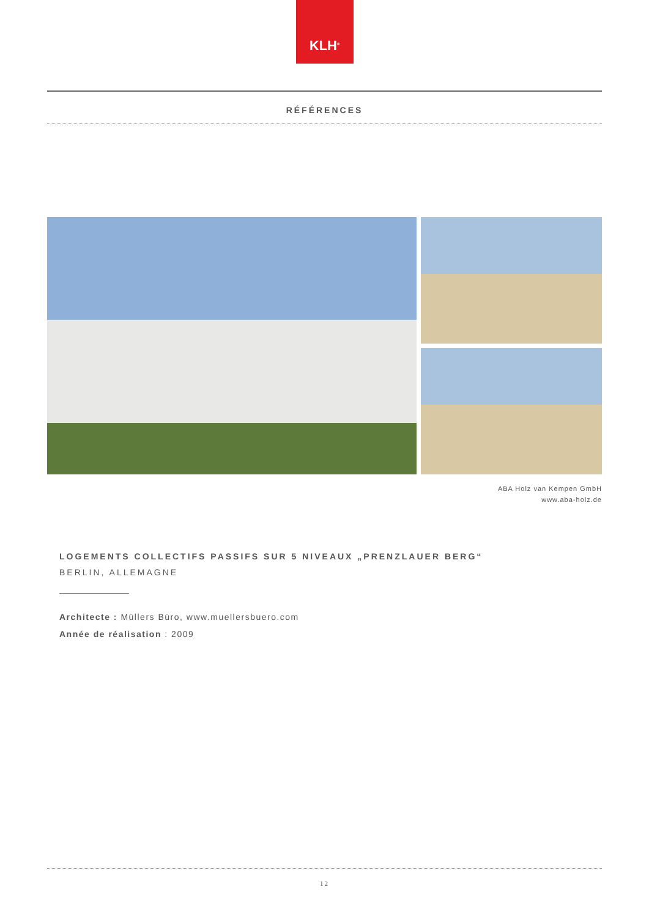KLH<sup>®</sup>
RÉFÉRENCES
ABA Holz van Kempen GmbH
www.aba-holz.de
LOGEMENTS COLLECTIFS PASSIFS SUR 5 NIVEAUX „PRENZLAUER BERG“
BERLIN, ALLEMAGNE
Architecte : Müllers Büro, www.muellersbuero.com
Année de réalisation : 2009
12